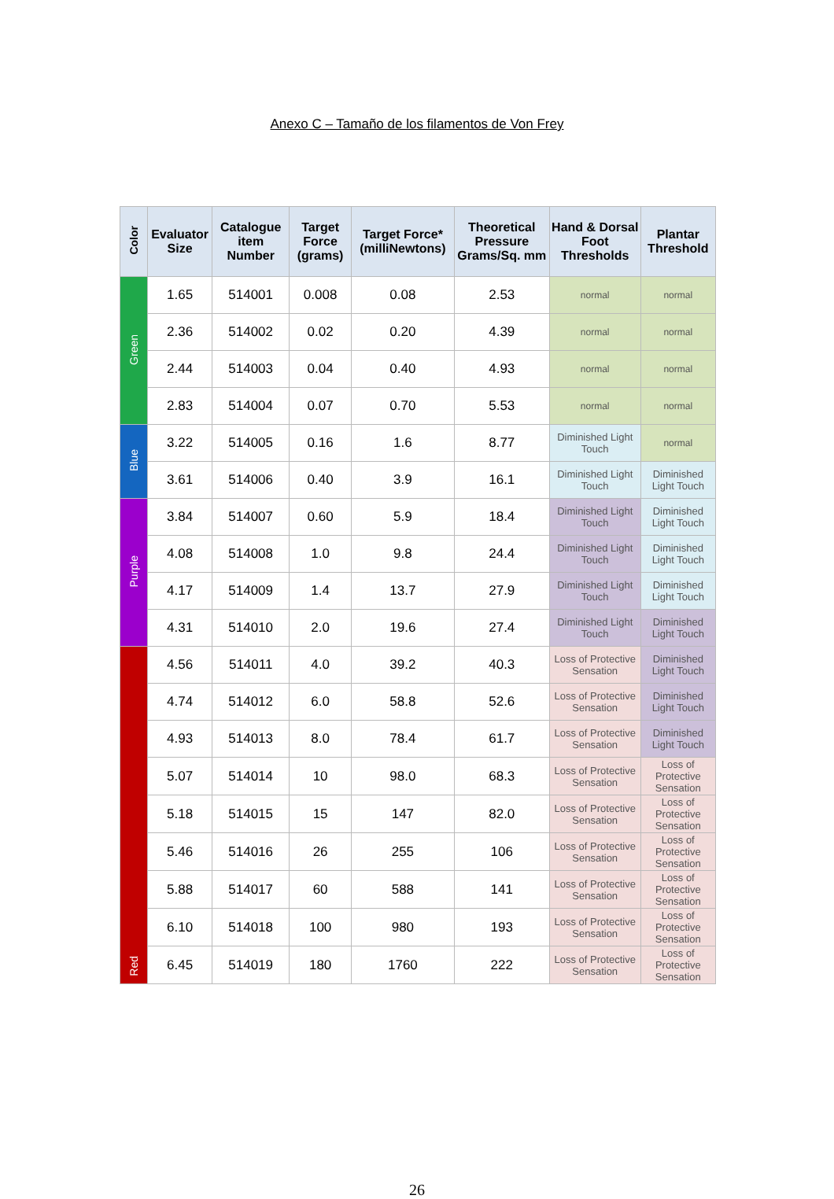Anexo C – Tamaño de los filamentos de Von Frey
| Color | Evaluator Size | Catalogue item Number | Target Force (grams) | Target Force* (milliNewtons) | Theoretical Pressure Grams/Sq. mm | Hand & Dorsal Foot Thresholds | Plantar Threshold |
| --- | --- | --- | --- | --- | --- | --- | --- |
| Green | 1.65 | 514001 | 0.008 | 0.08 | 2.53 | normal | normal |
| | 2.36 | 514002 | 0.02 | 0.20 | 4.39 | normal | normal |
| | 2.44 | 514003 | 0.04 | 0.40 | 4.93 | normal | normal |
| | 2.83 | 514004 | 0.07 | 0.70 | 5.53 | normal | normal |
| Blue | 3.22 | 514005 | 0.16 | 1.6 | 8.77 | Diminished Light Touch | normal |
| | 3.61 | 514006 | 0.40 | 3.9 | 16.1 | Diminished Light Touch | Diminished Light Touch |
| Purple | 3.84 | 514007 | 0.60 | 5.9 | 18.4 | Diminished Light Touch | Diminished Light Touch |
| | 4.08 | 514008 | 1.0 | 9.8 | 24.4 | Diminished Light Touch | Diminished Light Touch |
| | 4.17 | 514009 | 1.4 | 13.7 | 27.9 | Diminished Light Touch | Diminished Light Touch |
| | 4.31 | 514010 | 2.0 | 19.6 | 27.4 | Diminished Light Touch | Diminished Light Touch |
| Red | 4.56 | 514011 | 4.0 | 39.2 | 40.3 | Loss of Protective Sensation | Diminished Light Touch |
| | 4.74 | 514012 | 6.0 | 58.8 | 52.6 | Loss of Protective Sensation | Diminished Light Touch |
| | 4.93 | 514013 | 8.0 | 78.4 | 61.7 | Loss of Protective Sensation | Diminished Light Touch |
| | 5.07 | 514014 | 10 | 98.0 | 68.3 | Loss of Protective Sensation | Loss of Protective Sensation |
| | 5.18 | 514015 | 15 | 147 | 82.0 | Loss of Protective Sensation | Loss of Protective Sensation |
| | 5.46 | 514016 | 26 | 255 | 106 | Loss of Protective Sensation | Loss of Protective Sensation |
| | 5.88 | 514017 | 60 | 588 | 141 | Loss of Protective Sensation | Loss of Protective Sensation |
| | 6.10 | 514018 | 100 | 980 | 193 | Loss of Protective Sensation | Loss of Protective Sensation |
| | 6.45 | 514019 | 180 | 1760 | 222 | Loss of Protective Sensation | Loss of Protective Sensation |
26